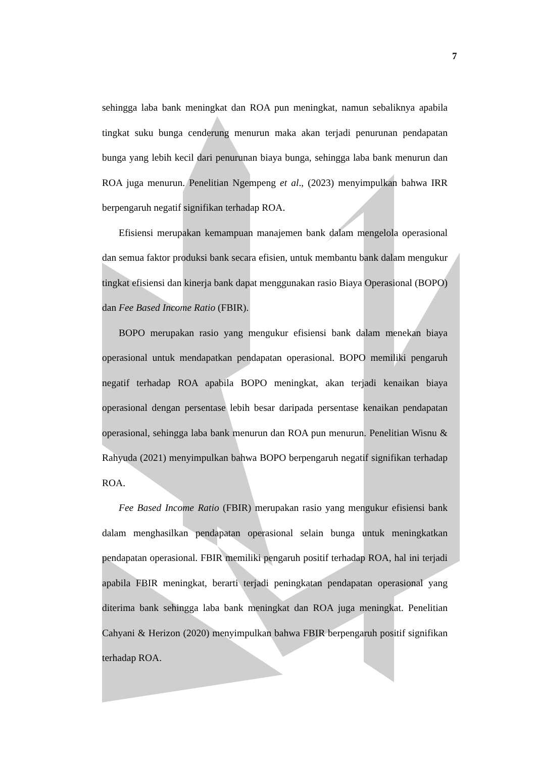7
sehingga laba bank meningkat dan ROA pun meningkat, namun sebaliknya apabila tingkat suku bunga cenderung menurun maka akan terjadi penurunan pendapatan bunga yang lebih kecil dari penurunan biaya bunga, sehingga laba bank menurun dan ROA juga menurun. Penelitian Ngempeng et al., (2023) menyimpulkan bahwa IRR berpengaruh negatif signifikan terhadap ROA.
Efisiensi merupakan kemampuan manajemen bank dalam mengelola operasional dan semua faktor produksi bank secara efisien, untuk membantu bank dalam mengukur tingkat efisiensi dan kinerja bank dapat menggunakan rasio Biaya Operasional (BOPO) dan Fee Based Income Ratio (FBIR).
BOPO merupakan rasio yang mengukur efisiensi bank dalam menekan biaya operasional untuk mendapatkan pendapatan operasional. BOPO memiliki pengaruh negatif terhadap ROA apabila BOPO meningkat, akan terjadi kenaikan biaya operasional dengan persentase lebih besar daripada persentase kenaikan pendapatan operasional, sehingga laba bank menurun dan ROA pun menurun. Penelitian Wisnu & Rahyuda (2021) menyimpulkan bahwa BOPO berpengaruh negatif signifikan terhadap ROA.
Fee Based Income Ratio (FBIR) merupakan rasio yang mengukur efisiensi bank dalam menghasilkan pendapatan operasional selain bunga untuk meningkatkan pendapatan operasional. FBIR memiliki pengaruh positif terhadap ROA, hal ini terjadi apabila FBIR meningkat, berarti terjadi peningkatan pendapatan operasional yang diterima bank sehingga laba bank meningkat dan ROA juga meningkat. Penelitian Cahyani & Herizon (2020) menyimpulkan bahwa FBIR berpengaruh positif signifikan terhadap ROA.